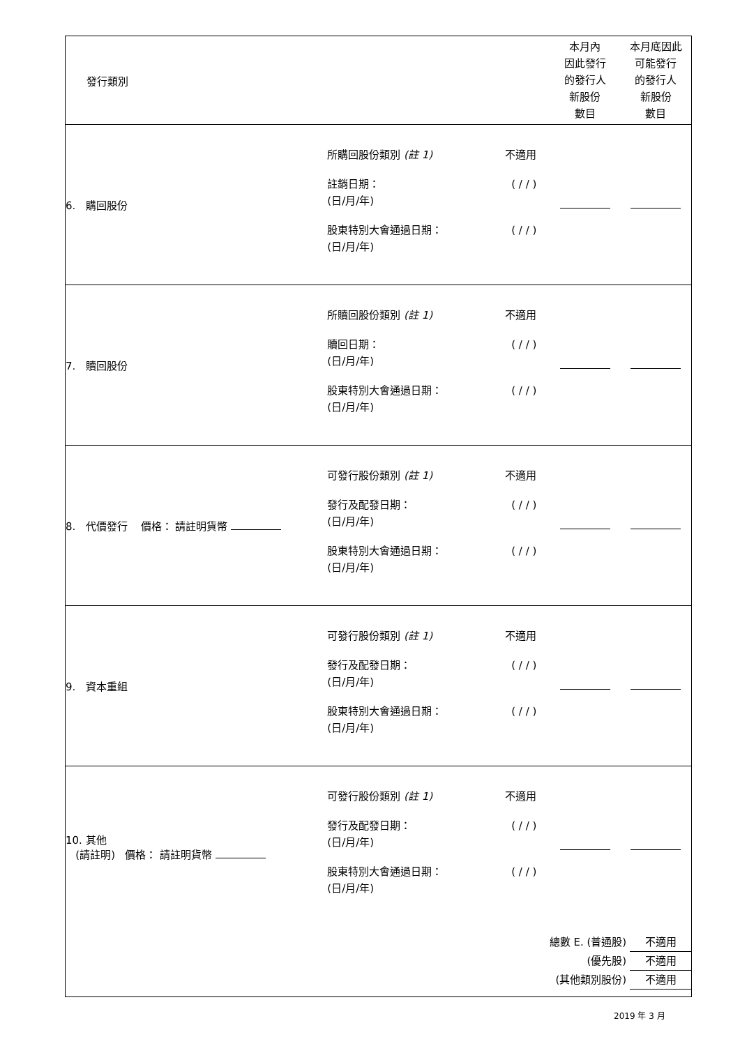| 發行類別 | | 本月內 因此發行 的發行人 新股份 數目 | 本月底因此 可能發行 的發行人 新股份 數目 |
| 6. 購回股份 | 所購回股份類別 (註 1) 不適用 註銷日期： (日/月/年) ( / / ) 股東特別大會通過日期： (日/月/年) ( / / ) | | |
| 7. 贖回股份 | 所贖回股份類別 (註 1) 不適用 贖回日期： (日/月/年) ( / / ) 股東特別大會通過日期： (日/月/年) ( / / ) | | |
| 8. 代價發行 價格： 請註明貨幣 | 可發行股份類別 (註 1) 不適用 發行及配發日期： (日/月/年) ( / / ) 股東特別大會通過日期： (日/月/年) ( / / ) | | |
| 9. 資本重組 | 可發行股份類別 (註 1) 不適用 發行及配發日期： (日/月/年) ( / / ) 股東特別大會通過日期： (日/月/年) ( / / ) | | |
| 10. 其他 (請註明) 價格： 請註明貨幣 | 可發行股份類別 (註 1) 不適用 發行及配發日期： (日/月/年) ( / / ) 股東特別大會通過日期： (日/月/年) ( / / ) | | |
| 總數 E. (普通股) 不適用 (優先股) 不適用 (其他類別股份) 不適用 | | | |
2019 年 3 月